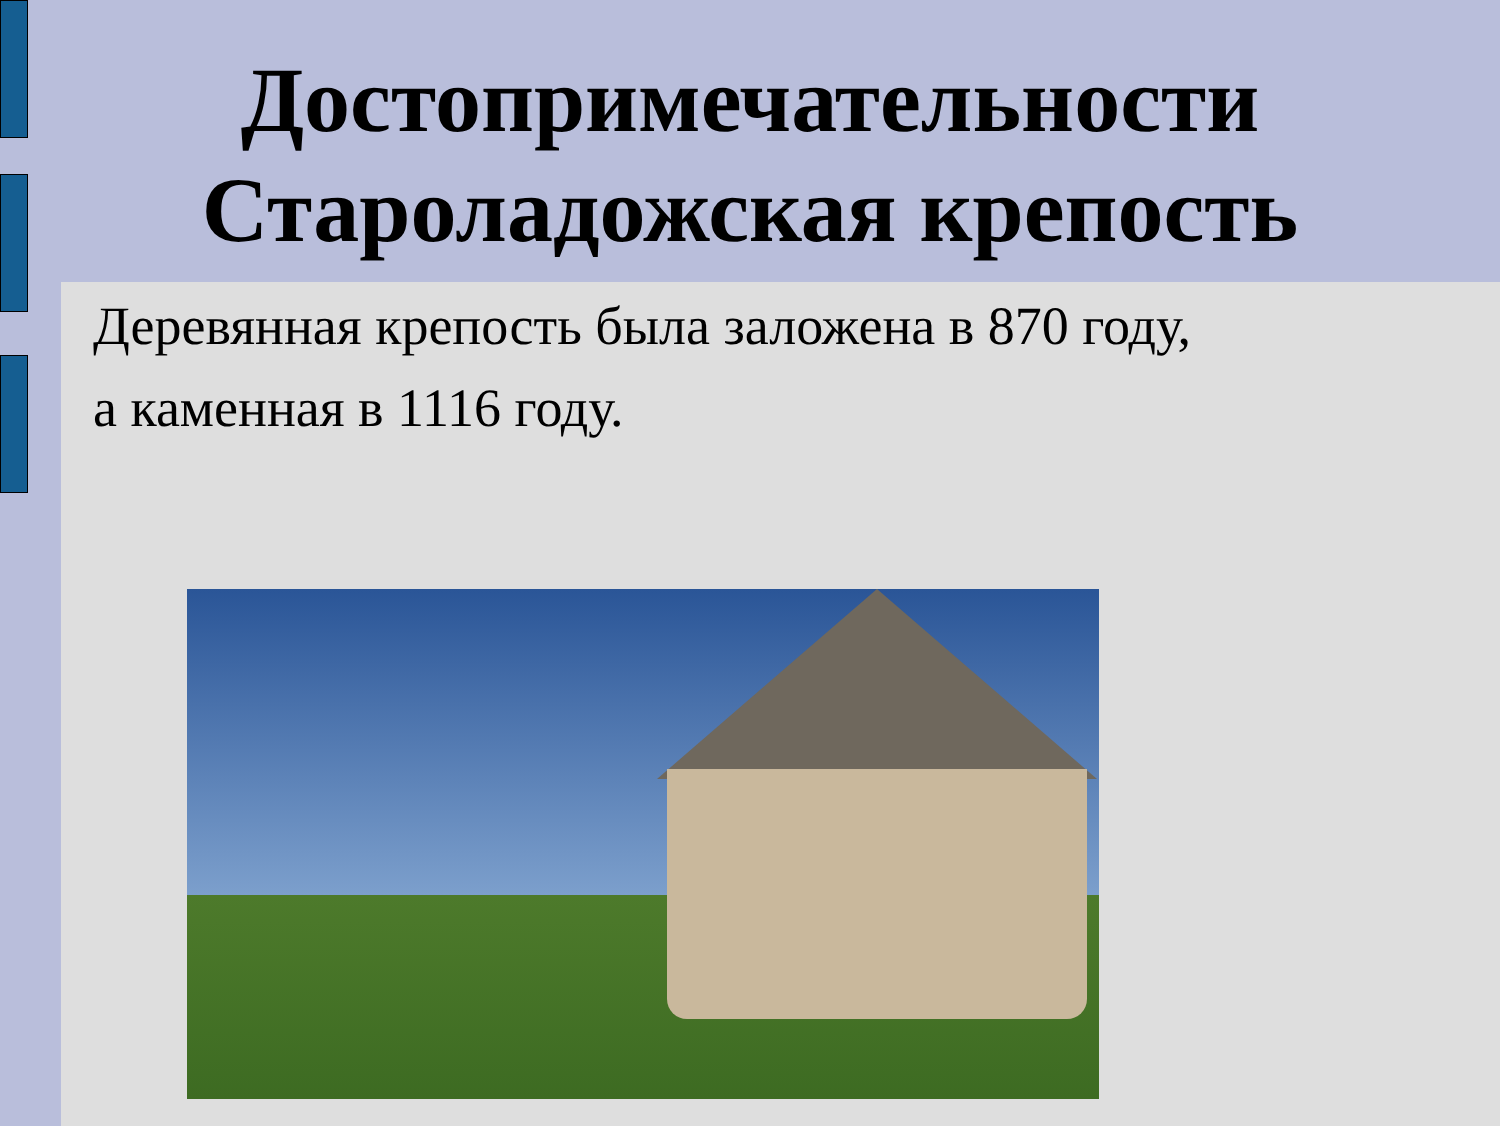Достопримечательности
Староладожская крепость
Деревянная крепость была заложена в 870 году,
а каменная в 1116 году.